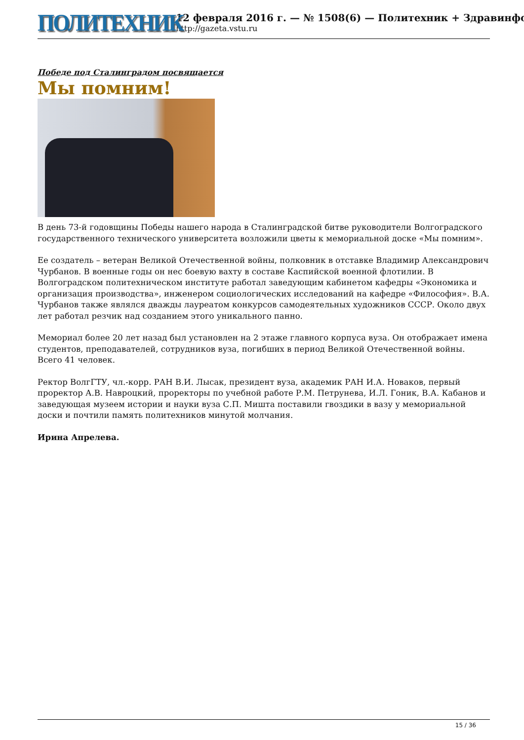ПОЛИТЕХНИК
12 февраля 2016 г. — № 1508(6) — Политехник + Здравинфо
http://gazeta.vstu.ru
Победе под Сталинградом посвящается
Мы помним!
В день 73-й годовщины Победы нашего народа в Сталинградской битве руководители Волгоградского государственного технического университета возложили цветы к мемориальной доске «Мы помним».
Ее создатель – ветеран Великой Отечественной войны, полковник в отставке Владимир Александрович Чурбанов. В военные годы он нес боевую вахту в составе Каспийской военной флотилии. В Волгоградском политехническом институте работал заведующим кабинетом кафедры «Экономика и организация производства», инженером социологических исследований на кафедре «Философия». В.А. Чурбанов также являлся дважды лауреатом конкурсов самодеятельных художников СССР. Около двух лет работал резчик над созданием этого уникального панно.
Мемориал более 20 лет назад был установлен на 2 этаже главного корпуса вуза. Он отображает имена студентов, преподавателей, сотрудников вуза, погибших в период Великой Отечественной войны. Всего 41 человек.
Ректор ВолгГТУ, чл.-корр. РАН В.И. Лысак, президент вуза, академик РАН И.А. Новаков, первый проректор А.В. Навроцкий, проректоры по учебной работе Р.М. Петрунева, И.Л. Гоник, В.А. Кабанов и заведующая музеем истории и науки вуза С.П. Мишта поставили гвоздики в вазу у мемориальной доски и почтили память политехников минутой молчания.
Ирина Апрелева.
15 / 36